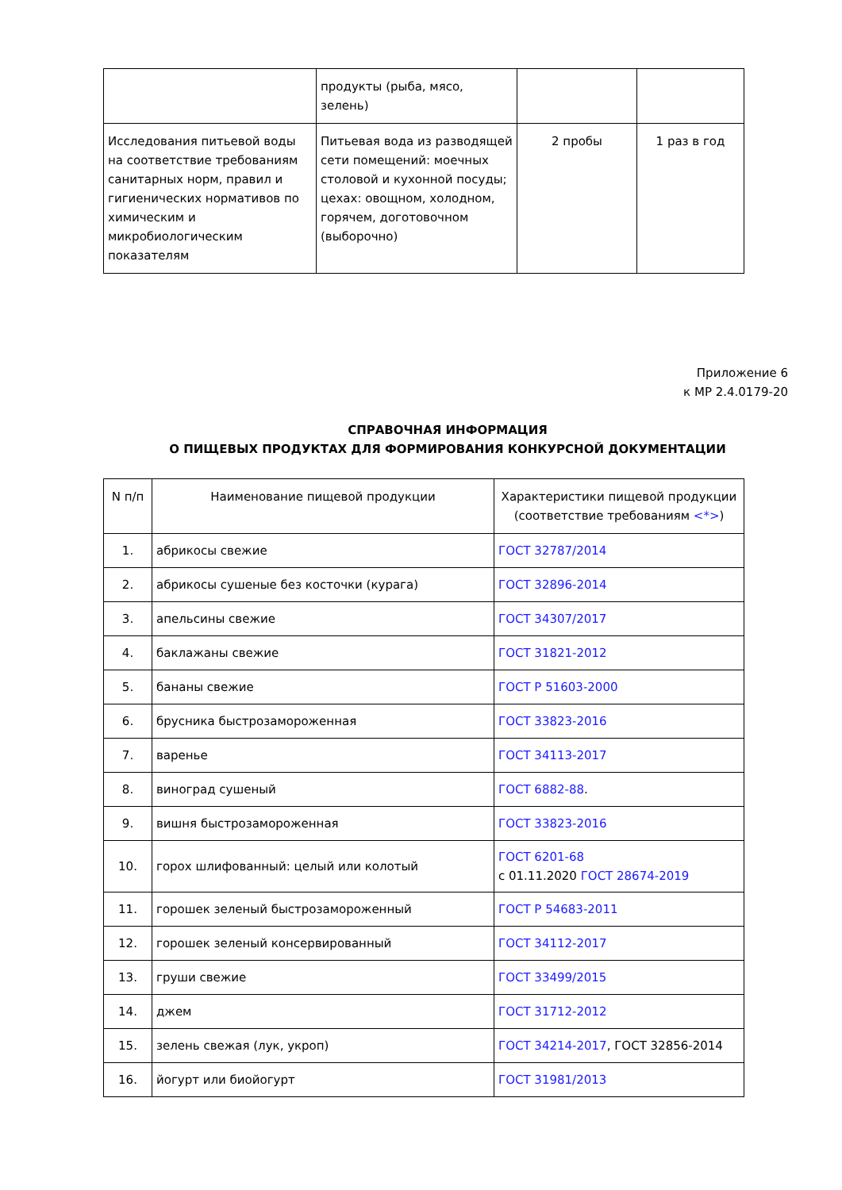| | продукты (рыба, мясо, зелень) | | |
| Исследования питьевой воды на соответствие требованиям санитарных норм, правил и гигиенических нормативов по химическим и микробиологическим показателям | Питьевая вода из разводящей сети помещений: моечных столовой и кухонной посуды; цехах: овощном, холодном, горячем, доготовочном (выборочно) | 2 пробы | 1 раз в год |
Приложение 6
к МР 2.4.0179-20
СПРАВОЧНАЯ ИНФОРМАЦИЯ
О ПИЩЕВЫХ ПРОДУКТАХ ДЛЯ ФОРМИРОВАНИЯ КОНКУРСНОЙ ДОКУМЕНТАЦИИ
| N п/п | Наименование пищевой продукции | Характеристики пищевой продукции (соответствие требованиям <*> ) |
| --- | --- | --- |
| 1. | абрикосы свежие | ГОСТ 32787/2014 |
| 2. | абрикосы сушеные без косточки (курага) | ГОСТ 32896-2014 |
| 3. | апельсины свежие | ГОСТ 34307/2017 |
| 4. | баклажаны свежие | ГОСТ 31821-2012 |
| 5. | бананы свежие | ГОСТ Р 51603-2000 |
| 6. | брусника быстрозамороженная | ГОСТ 33823-2016 |
| 7. | варенье | ГОСТ 34113-2017 |
| 8. | виноград сушеный | ГОСТ 6882-88 . |
| 9. | вишня быстрозамороженная | ГОСТ 33823-2016 |
| 10. | горох шлифованный: целый или колотый | ГОСТ 6201-68 с 01.11.2020 ГОСТ 28674-2019 |
| 11. | горошек зеленый быстрозамороженный | ГОСТ Р 54683-2011 |
| 12. | горошек зеленый консервированный | ГОСТ 34112-2017 |
| 13. | груши свежие | ГОСТ 33499/2015 |
| 14. | джем | ГОСТ 31712-2012 |
| 15. | зелень свежая (лук, укроп) | ГОСТ 34214-2017 , ГОСТ 32856-2014 |
| 16. | йогурт или биойогурт | ГОСТ 31981/2013 |